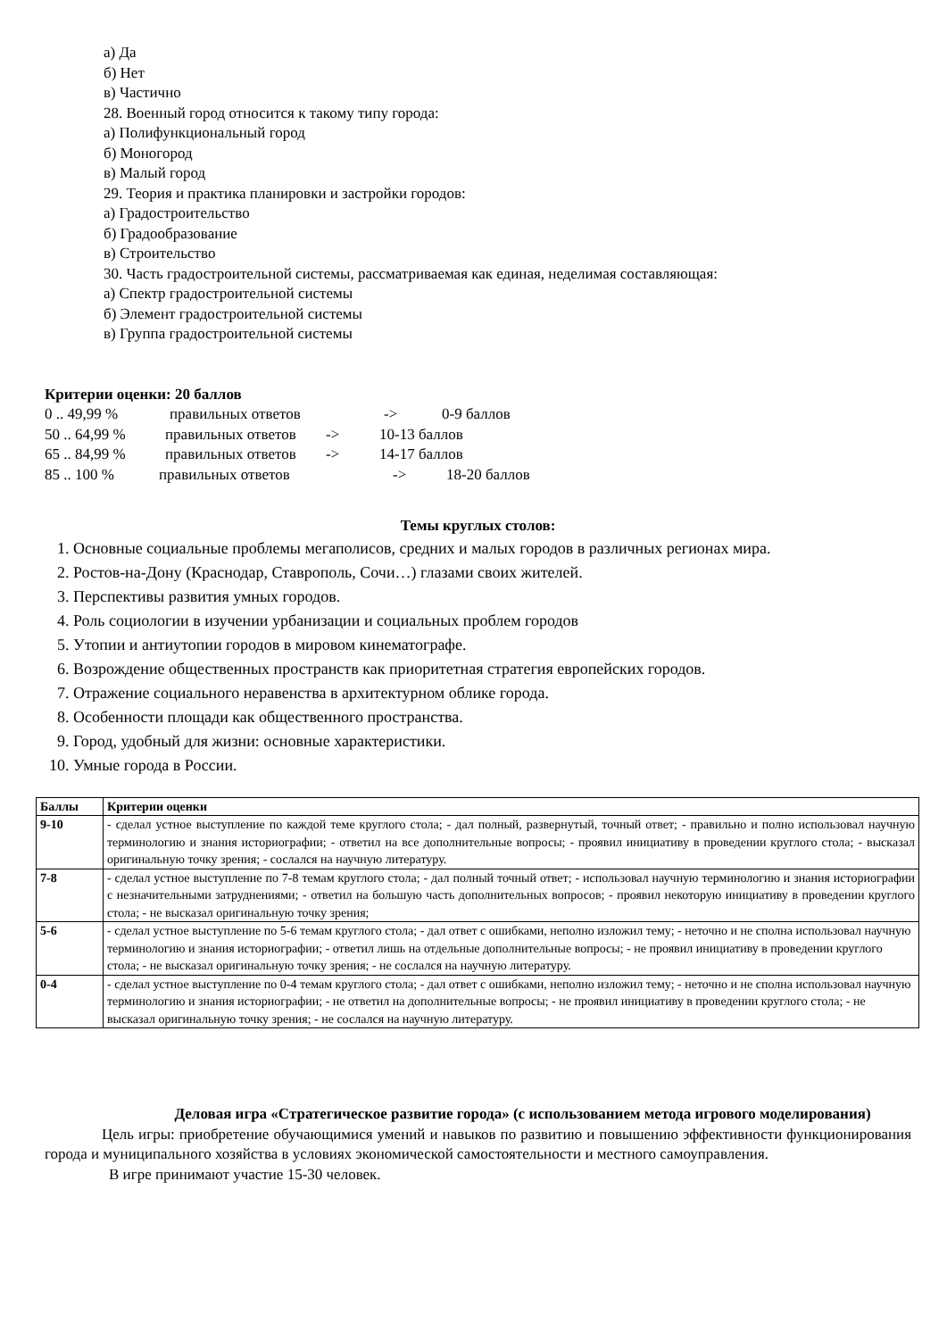а) Да
б) Нет
в) Частично
28. Военный город относится к такому типу города:
а) Полифункциональный город
б) Моногород
в) Малый город
29. Теория и практика планировки и застройки городов:
а) Градостроительство
б) Градообразование
в) Строительство
30. Часть градостроительной системы, рассматриваемая как единая, неделимая составляющая:
а) Спектр градостроительной системы
б) Элемент градостроительной системы
в) Группа градостроительной системы
Критерии оценки: 20 баллов
0 .. 49,99 % правильных ответов -> 0-9 баллов
50 .. 64,99 % правильных ответов -> 10-13 баллов
65 .. 84,99 % правильных ответов -> 14-17 баллов
85 .. 100 % правильных ответов -> 18-20 баллов
Темы круглых столов:
1. Основные социальные проблемы мегаполисов, средних и малых городов в различных регионах мира.
2. Ростов-на-Дону (Краснодар, Ставрополь, Сочи…) глазами своих жителей.
3. Перспективы развития умных городов.
4. Роль социологии в изучении урбанизации и социальных проблем городов
5. Утопии и антиутопии городов в мировом кинематографе.
6. Возрождение общественных пространств как приоритетная стратегия европейских городов.
7. Отражение социального неравенства в архитектурном облике города.
8. Особенности площади как общественного пространства.
9. Город, удобный для жизни: основные характеристики.
10. Умные города в России.
| Баллы | Критерии оценки |
| --- | --- |
| 9-10 | - сделал устное выступление по каждой теме круглого стола; - дал полный, развернутый, точный ответ; - правильно и полно использовал научную терминологию и знания историографии; - ответил на все дополнительные вопросы; - проявил инициативу в проведении круглого стола; - высказал оригинальную точку зрения; - сослался на научную литературу. |
| 7-8 | - сделал устное выступление по 7-8 темам круглого стола; - дал полный точный ответ; - использовал научную терминологию и знания историографии с незначительными затруднениями; - ответил на большую часть дополнительных вопросов; - проявил некоторую инициативу в проведении круглого стола; - не высказал оригинальную точку зрения; |
| 5-6 | - сделал устное выступление по 5-6 темам круглого стола; - дал ответ с ошибками, неполно изложил тему; - неточно и не сполна использовал научную терминологию и знания историографии; - ответил лишь на отдельные дополнительные вопросы; - не проявил инициативу в проведении круглого стола; - не высказал оригинальную точку зрения; - не сослался на научную литературу. |
| 0-4 | - сделал устное выступление по 0-4 темам круглого стола; - дал ответ с ошибками, неполно изложил тему; - неточно и не сполна использовал научную терминологию и знания историографии; - не ответил на дополнительные вопросы; - не проявил инициативу в проведении круглого стола; - не высказал оригинальную точку зрения; - не сослался на научную литературу. |
Деловая игра «Стратегическое развитие города» (с использованием метода игрового моделирования)
Цель игры: приобретение обучающимися умений и навыков по развитию и повышению эффективности функционирования города и муниципального хозяйства в условиях экономической самостоятельности и местного самоуправления.
В игре принимают участие 15-30 человек.